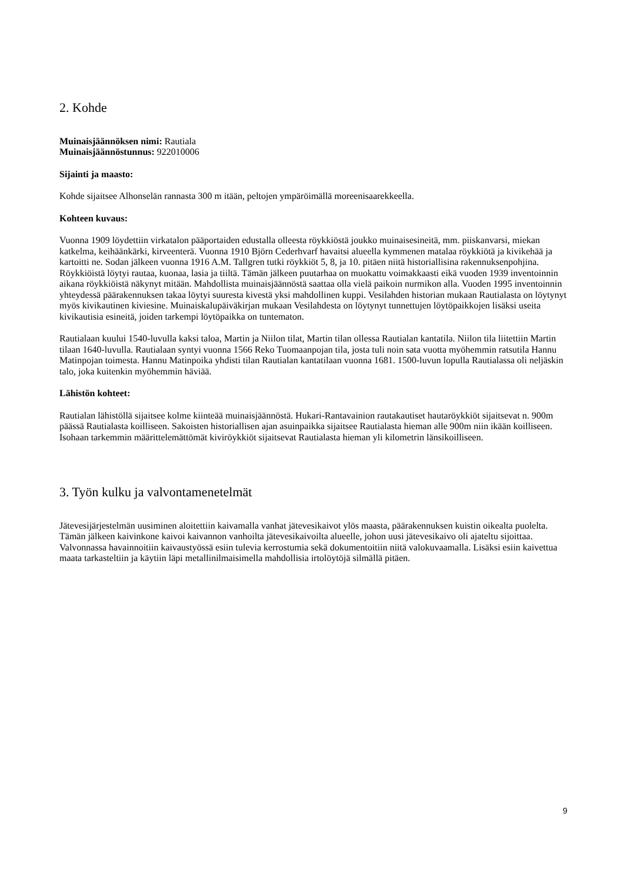2. Kohde
Muinaisjäännöksen nimi: Rautiala
Muinaisjäännöstunnus: 922010006
Sijainti ja maasto:
Kohde sijaitsee Alhonselän rannasta 300 m itään, peltojen ympäröimällä moreenisaarekkeella.
Kohteen kuvaus:
Vuonna 1909 löydettiin virkatalon pääportaiden edustalla olleesta röykkiöstä joukko muinaisesineitä, mm. piiskanvarsi, miekan katkelma, keihäänkärki, kirveenterä. Vuonna 1910 Björn Cederhvarf havaitsi alueella kymmenen matalaa röykkiötä ja kivikehää ja kartoitti ne. Sodan jälkeen vuonna 1916 A.M. Tallgren tutki röykkiöt 5, 8, ja 10. pitäen niitä historiallisina rakennuksenpohjina. Röykkiöistä löytyi rautaa, kuonaa, lasia ja tiiltä. Tämän jälkeen puutarhaa on muokattu voimakkaasti eikä vuoden 1939 inventoinnin aikana röykkiöistä näkynyt mitään. Mahdollista muinaisjäännöstä saattaa olla vielä paikoin nurmikon alla. Vuoden 1995 inventoinnin yhteydessä päärakennuksen takaa löytyi suuresta kivestä yksi mahdollinen kuppi. Vesilahden historian mukaan Rautialasta on löytynyt myös kivikautinen kiviesine. Muinaiskalupäiväkirjan mukaan Vesilahdesta on löytynyt tunnettujen löytöpaikkojen lisäksi useita kivikautisia esineitä, joiden tarkempi löytöpaikka on tuntematon.
Rautialaan kuului 1540-luvulla kaksi taloa, Martin ja Niilon tilat, Martin tilan ollessa Rautialan kantatila. Niilon tila liitettiin Martin tilaan 1640-luvulla. Rautialaan syntyi vuonna 1566 Reko Tuomaanpojan tila, josta tuli noin sata vuotta myöhemmin ratsutila Hannu Matinpojan toimesta. Hannu Matinpoika yhdisti tilan Rautialan kantatilaan vuonna 1681. 1500-luvun lopulla Rautialassa oli neljäskin talo, joka kuitenkin myöhemmin häviää.
Lähistön kohteet:
Rautialan lähistöllä sijaitsee kolme kiinteää muinaisjäännöstä. Hukari-Rantavainion rautakautiset hautaröykkiöt sijaitsevat n. 900m päässä Rautialasta koilliseen. Sakoisten historiallisen ajan asuinpaikka sijaitsee Rautialasta hieman alle 900m niin ikään koilliseen. Isohaan tarkemmin määrittelemättömät kiviröykkiöt sijaitsevat Rautialasta hieman yli kilometrin länsikoilliseen.
3. Työn kulku ja valvontamenetelmät
Jätevesijärjestelmän uusiminen aloitettiin kaivamalla vanhat jätevesikaivot ylös maasta, päärakennuksen kuistin oikealta puolelta. Tämän jälkeen kaivinkone kaivoi kaivannon vanhoilta jätevesikaivoilta alueelle, johon uusi jätevesikaivo oli ajateltu sijoittaa. Valvonnassa havainnoitiin kaivaustyössä esiin tulevia kerrostumia sekä dokumentoitiin niitä valokuvaamalla. Lisäksi esiin kaivettua maata tarkasteltiin ja käytiin läpi metallinilmaisimella mahdollisia irtolöytöjä silmällä pitäen.
9